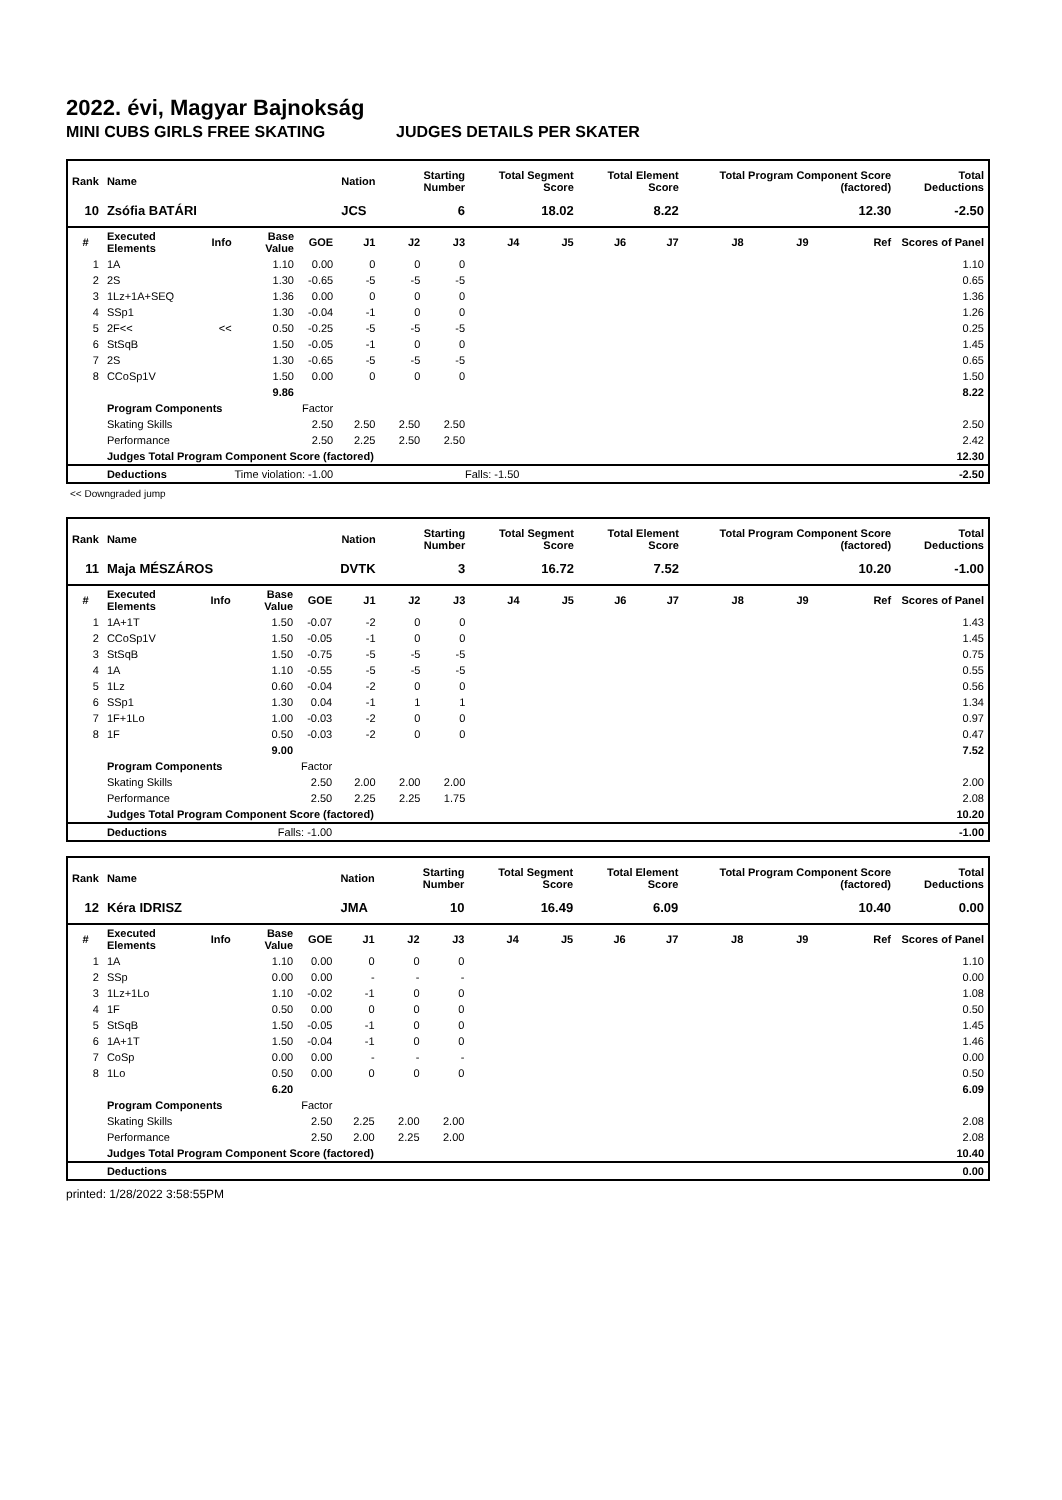2022. évi, Magyar Bajnokság
MINI CUBS GIRLS FREE SKATING JUDGES DETAILS PER SKATER
| Rank | Name | | | | Nation | Starting Number | | Total Segment Score | | Total Element Score | | Total Program Component Score (factored) | | | Total Deductions |
| --- | --- | --- | --- | --- | --- | --- | --- | --- | --- | --- | --- | --- | --- | --- | --- |
| 10 | Zsófia BATÁRI | | | | JCS | 6 | | 18.02 | | 8.22 | | 12.30 | | | -2.50 |
| # | Executed Elements | Info | Base Value | GOE | J1 | J2 | J3 | J4 | J5 | J6 | J7 | J8 | J9 | Ref | Scores of Panel |
| 1 | 1A | | 1.10 | 0.00 | 0 | 0 | 0 | | | | | | | | 1.10 |
| 2 | 2S | | 1.30 | -0.65 | -5 | -5 | -5 | | | | | | | | 0.65 |
| 3 | 1Lz+1A+SEQ | | 1.36 | 0.00 | 0 | 0 | 0 | | | | | | | | 1.36 |
| 4 | SSp1 | | 1.30 | -0.04 | -1 | 0 | 0 | | | | | | | | 1.26 |
| 5 | 2F<< | << | 0.50 | -0.25 | -5 | -5 | -5 | | | | | | | | 0.25 |
| 6 | StSqB | | 1.50 | -0.05 | -1 | 0 | 0 | | | | | | | | 1.45 |
| 7 | 2S | | 1.30 | -0.65 | -5 | -5 | -5 | | | | | | | | 0.65 |
| 8 | CCoSp1V | | 1.50 | 0.00 | 0 | 0 | 0 | | | | | | | | 1.50 |
| | | | 9.86 | | | | | | | | | | | | 8.22 |
| | Program Components | | | Factor | | | | | | | | | | | |
| | Skating Skills | | | 2.50 | 2.50 | 2.50 | 2.50 | | | | | | | | 2.50 |
| | Performance | | | 2.50 | 2.25 | 2.50 | 2.50 | | | | | | | | 2.42 |
| | Judges Total Program Component Score (factored) | | | | | | | | | | | | | | 12.30 |
| | Deductions | Time violation: -1.00 | | | Falls: -1.50 | | | | | | | | | | -2.50 |
<< Downgraded jump
| Rank | Name | | | | Nation | Starting Number | | Total Segment Score | | Total Element Score | | Total Program Component Score (factored) | | | Total Deductions |
| --- | --- | --- | --- | --- | --- | --- | --- | --- | --- | --- | --- | --- | --- | --- | --- |
| 11 | Maja MÉSZÁROS | | | | DVTK | 3 | | 16.72 | | 7.52 | | 10.20 | | | -1.00 |
| # | Executed Elements | Info | Base Value | GOE | J1 | J2 | J3 | J4 | J5 | J6 | J7 | J8 | J9 | Ref | Scores of Panel |
| 1 | 1A+1T | | 1.50 | -0.07 | -2 | 0 | 0 | | | | | | | | 1.43 |
| 2 | CCoSp1V | | 1.50 | -0.05 | -1 | 0 | 0 | | | | | | | | 1.45 |
| 3 | StSqB | | 1.50 | -0.75 | -5 | -5 | -5 | | | | | | | | 0.75 |
| 4 | 1A | | 1.10 | -0.55 | -5 | -5 | -5 | | | | | | | | 0.55 |
| 5 | 1Lz | | 0.60 | -0.04 | -2 | 0 | 0 | | | | | | | | 0.56 |
| 6 | SSp1 | | 1.30 | 0.04 | -1 | 1 | 1 | | | | | | | | 1.34 |
| 7 | 1F+1Lo | | 1.00 | -0.03 | -2 | 0 | 0 | | | | | | | | 0.97 |
| 8 | 1F | | 0.50 | -0.03 | -2 | 0 | 0 | | | | | | | | 0.47 |
| | | | 9.00 | | | | | | | | | | | | 7.52 |
| | Program Components | | | Factor | | | | | | | | | | | |
| | Skating Skills | | | 2.50 | 2.00 | 2.00 | 2.00 | | | | | | | | 2.00 |
| | Performance | | | 2.50 | 2.25 | 2.25 | 1.75 | | | | | | | | 2.08 |
| | Judges Total Program Component Score (factored) | | | | | | | | | | | | | | 10.20 |
| | Deductions | Falls: -1.00 | | | | | | | | | | | | | -1.00 |
| Rank | Name | | | | Nation | Starting Number | | Total Segment Score | | Total Element Score | | Total Program Component Score (factored) | | | Total Deductions |
| --- | --- | --- | --- | --- | --- | --- | --- | --- | --- | --- | --- | --- | --- | --- | --- |
| 12 | Kéra IDRISZ | | | | JMA | 10 | | 16.49 | | 6.09 | | 10.40 | | | 0.00 |
| # | Executed Elements | Info | Base Value | GOE | J1 | J2 | J3 | J4 | J5 | J6 | J7 | J8 | J9 | Ref | Scores of Panel |
| 1 | 1A | | 1.10 | 0.00 | 0 | 0 | 0 | | | | | | | | 1.10 |
| 2 | SSp | | 0.00 | 0.00 | - | - | - | | | | | | | | 0.00 |
| 3 | 1Lz+1Lo | | 1.10 | -0.02 | -1 | 0 | 0 | | | | | | | | 1.08 |
| 4 | 1F | | 0.50 | 0.00 | 0 | 0 | 0 | | | | | | | | 0.50 |
| 5 | StSqB | | 1.50 | -0.05 | -1 | 0 | 0 | | | | | | | | 1.45 |
| 6 | 1A+1T | | 1.50 | -0.04 | -1 | 0 | 0 | | | | | | | | 1.46 |
| 7 | CoSp | | 0.00 | 0.00 | - | - | - | | | | | | | | 0.00 |
| 8 | 1Lo | | 0.50 | 0.00 | 0 | 0 | 0 | | | | | | | | 0.50 |
| | | | 6.20 | | | | | | | | | | | | 6.09 |
| | Program Components | | | Factor | | | | | | | | | | | |
| | Skating Skills | | | 2.50 | 2.25 | 2.00 | 2.00 | | | | | | | | 2.08 |
| | Performance | | | 2.50 | 2.00 | 2.25 | 2.00 | | | | | | | | 2.08 |
| | Judges Total Program Component Score (factored) | | | | | | | | | | | | | | 10.40 |
| | Deductions | | | | | | | | | | | | | | 0.00 |
printed: 1/28/2022 3:58:55PM